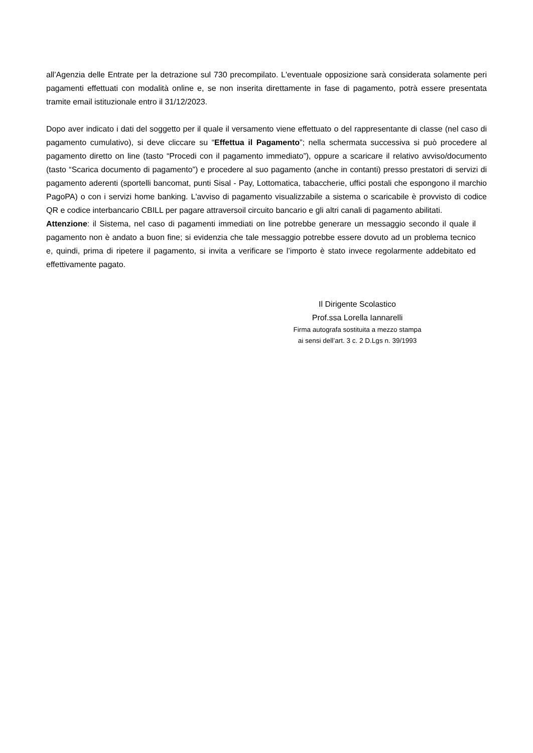all’Agenzia delle Entrate per la detrazione sul 730 precompilato. L'eventuale opposizione sarà considerata solamente peri pagamenti effettuati con modalità online e, se non inserita direttamente in fase di pagamento, potrà essere presentata tramite email istituzionale entro il 31/12/2023.
Dopo aver indicato i dati del soggetto per il quale il versamento viene effettuato o del rappresentante di classe (nel caso di pagamento cumulativo), si deve cliccare su “Effettua il Pagamento”; nella schermata successiva si può procedere al pagamento diretto on line (tasto “Procedi con il pagamento immediato”), oppure a scaricare il relativo avviso/documento (tasto “Scarica documento di pagamento”) e procedere al suo pagamento (anche in contanti) presso prestatori di servizi di pagamento aderenti (sportelli bancomat, punti Sisal - Pay, Lottomatica, tabaccherie, uffici postali che espongono il marchio PagoPA) o con i servizi home banking. L'avviso di pagamento visualizzabile a sistema o scaricabile è provvisto di codice QR e codice interbancario CBILL per pagare attraversoil circuito bancario e gli altri canali di pagamento abilitati.
Attenzione: il Sistema, nel caso di pagamenti immediati on line potrebbe generare un messaggio secondo il quale il pagamento non è andato a buon fine; si evidenzia che tale messaggio potrebbe essere dovuto ad un problema tecnico e, quindi, prima di ripetere il pagamento, si invita a verificare se l’importo è stato invece regolarmente addebitato ed effettivamente pagato.
Il Dirigente Scolastico
Prof.ssa Lorella Iannarelli
Firma autografa sostituita a mezzo stampa
ai sensi dell’art. 3 c. 2 D.Lgs n. 39/1993